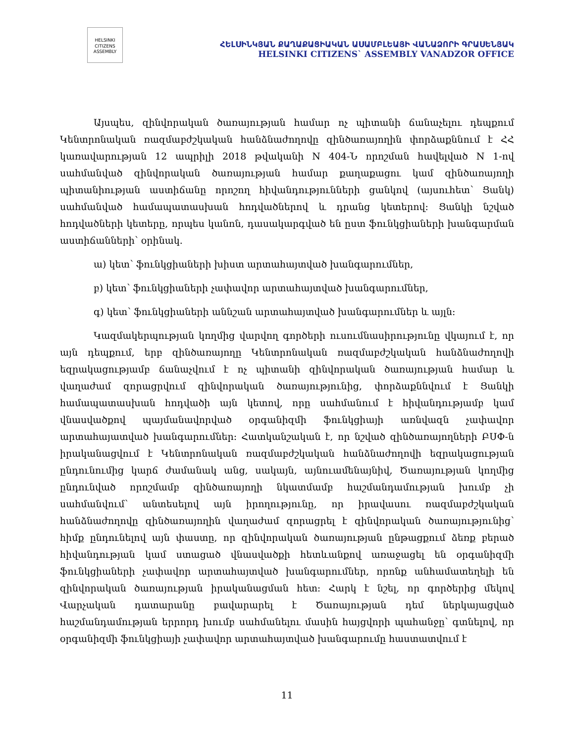HELSINKI CITIZENS ASSEMBLY
ՀԵԼՍԻՆԿՅԱՆ ՔԱՂԱՔԱՑԻԱԿԱՆ ԱՍԱՄԲԼԵԱՅԻ ՎԱՆԱՁՈՐԻ ԳՐԱՍԵՆՅԱԿ
HELSINKI CITIZENS` ASSEMBLY VANADZOR OFFICE
Այսպես, զինվորական ծառայության համար ոչ պիտանի ճանաչելու դեպքում Կենտրոնական ռազմաբժշկական հանձնաժողովը զինծառայողին փորձաքննում է ՀՀ կառավարության 12 ապրիլի 2018 թվականի N 404-Ն որոշման հավելված N 1-ով սահմանված զինվորական ծառայության համար քաղաքացու կամ զինծառայողի պիտանիության աստիճանը որոշող հիվանդությունների ցանկով (այսուհետ՝ Ցանկ) սահմանված համապատասխան հոդվածներով և դրանց կետերով: Ցանկի նշված հոդվածների կետերը, որպես կանոն, դասակարգված են ըստ ֆունկցիաների խանգարման աստիճանների՝ օրինակ.
ա) կետ՝ ֆունկցիաների խիստ արտահայտված խանգարումներ,
բ) կետ՝ ֆունկցիաների չափավոր արտահայտված խանգարումներ,
գ) կետ՝ ֆունկցիաների աննշան արտահայտված խանգարումներ և այլն:
Կազմակերպության կողմից վարվող գործերի ուսումնասիրությունը վկայում է, որ այն դեպքում, երբ զինծառայողը Կենտրոնական ռազմաբժշկական հանձնաժողովի եզրակացությամբ ճանաչվում է ոչ պիտանի զինվորական ծառայության համար և վաղաժամ զորացրվում զինվորական ծառայությունից, փորձաքննվում է Ցանկի համապատասխան հոդվածի այն կետով, որը սահմանում է հիվանդությամբ կամ վնասվածքով պայմանավորված օրգանիզմի ֆունկցիայի առնվազն չափավոր արտահայատված խանգարումներ: Հատկանշական է, որ նշված զինծառայողների ԲՍՓ-ն իրականացվում է Կենտրոնական ռազմաբժշկական հանձնաժողովի եզրակացության ընդունումից կարճ ժամանակ անց, սակայն, այնուամենայնիվ, Ծառայության կողմից ընդունված որոշմամբ զինծառայողի նկատմամբ հաշմանդամության խումբ չի սահմանվում՝ անտեսելով այն իրողությունը, որ իրավասու ռազմաբժշկական հանձնաժողովը զինծառայողին վաղաժամ զորացրել է զինվորական ծառայությունից՝ հիմք ընդունելով այն փաստը, որ զինվորական ծառայության ընթացքում ձեռք բերած հիվանդության կամ ստացած վնասվածքի հետևանքով առաջացել են օրգանիզմի ֆունկցիաների չափավոր արտահայտված խանգարումներ, որոնք անհամատեղելի են զինվորական ծառայության իրականացման հետ: Հարկ է նշել, որ գործերից մեկով Վարչական դատարանը բավարարել է Ծառայության դեմ ներկայացված հաշմանդամության երրորդ խումբ սահմանելու մասին հայցվորի պահանջը՝ գտնելով, որ օրգանիզմի ֆունկցիայի չափավոր արտահայտված խանգարումը հաստատվում է
11